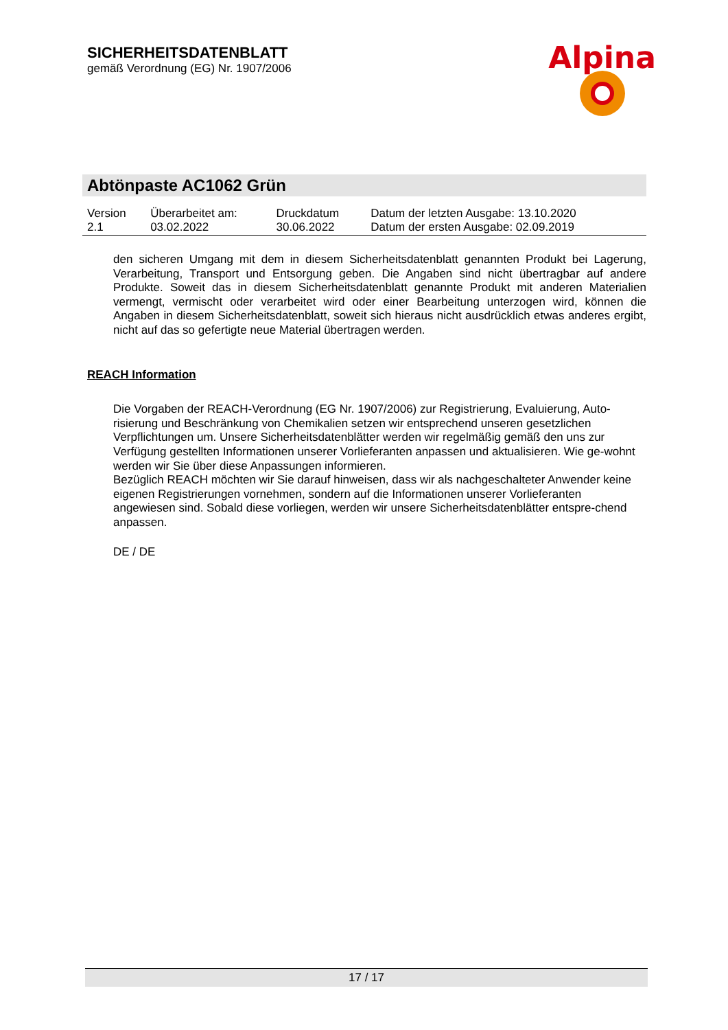SICHERHEITSDATENBLATT
gemäß Verordnung (EG) Nr. 1907/2006
Alpina
Abtönpaste AC1062 Grün
| Version 2.1 | Überarbeitet am: 03.02.2022 | Druckdatum 30.06.2022 | Datum der letzten Ausgabe: 13.10.2020 Datum der ersten Ausgabe: 02.09.2019 |
den sicheren Umgang mit dem in diesem Sicherheitsdatenblatt genannten Produkt bei Lagerung, Verarbeitung, Transport und Entsorgung geben. Die Angaben sind nicht übertragbar auf andere Produkte. Soweit das in diesem Sicherheitsdatenblatt genannte Produkt mit anderen Materialien vermengt, vermischt oder verarbeitet wird oder einer Bearbeitung unterzogen wird, können die Angaben in diesem Sicherheitsdatenblatt, soweit sich hieraus nicht ausdrücklich etwas anderes ergibt, nicht auf das so gefertigte neue Material übertragen werden.
REACH Information
Die Vorgaben der REACH-Verordnung (EG Nr. 1907/2006) zur Registrierung, Evaluierung, Auto-risierung und Beschränkung von Chemikalien setzen wir entsprechend unseren gesetzlichen Verpflichtungen um. Unsere Sicherheitsdatenblätter werden wir regelmäßig gemäß den uns zur Verfügung gestellten Informationen unserer Vorlieferanten anpassen und aktualisieren. Wie ge-wohnt werden wir Sie über diese Anpassungen informieren.
Bezüglich REACH möchten wir Sie darauf hinweisen, dass wir als nachgeschalteter Anwender keine eigenen Registrierungen vornehmen, sondern auf die Informationen unserer Vorlieferanten angewiesen sind. Sobald diese vorliegen, werden wir unsere Sicherheitsdatenblätter entspre-chend anpassen.
DE / DE
17 / 17